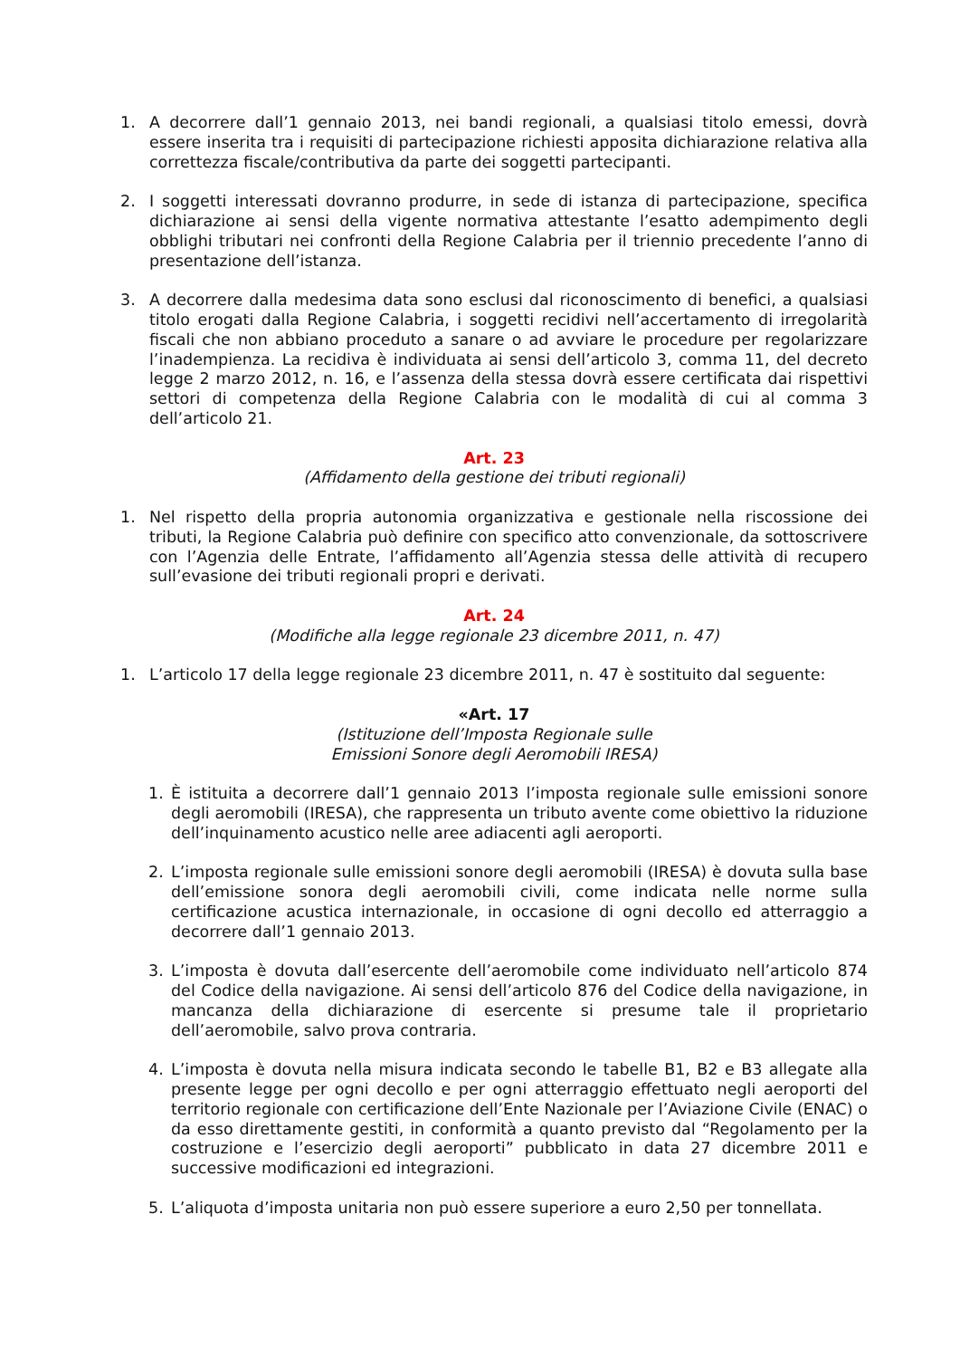1. A decorrere dall’1 gennaio 2013, nei bandi regionali, a qualsiasi titolo emessi, dovrà essere inserita tra i requisiti di partecipazione richiesti apposita dichiarazione relativa alla correttezza fiscale/contributiva da parte dei soggetti partecipanti.
2. I soggetti interessati dovranno produrre, in sede di istanza di partecipazione, specifica dichiarazione ai sensi della vigente normativa attestante l’esatto adempimento degli obblighi tributari nei confronti della Regione Calabria per il triennio precedente l’anno di presentazione dell’istanza.
3. A decorrere dalla medesima data sono esclusi dal riconoscimento di benefici, a qualsiasi titolo erogati dalla Regione Calabria, i soggetti recidivi nell’accertamento di irregolarità fiscali che non abbiano proceduto a sanare o ad avviare le procedure per regolarizzare l’inadempienza. La recidiva è individuata ai sensi dell’articolo 3, comma 11, del decreto legge 2 marzo 2012, n. 16, e l’assenza della stessa dovrà essere certificata dai rispettivi settori di competenza della Regione Calabria con le modalità di cui al comma 3 dell’articolo 21.
Art. 23
(Affidamento della gestione dei tributi regionali)
1. Nel rispetto della propria autonomia organizzativa e gestionale nella riscossione dei tributi, la Regione Calabria può definire con specifico atto convenzionale, da sottoscrivere con l’Agenzia delle Entrate, l’affidamento all’Agenzia stessa delle attività di recupero sull’evasione dei tributi regionali propri e derivati.
Art. 24
(Modifiche alla legge regionale 23 dicembre 2011, n. 47)
1. L’articolo 17 della legge regionale 23 dicembre 2011, n. 47 è sostituito dal seguente:
«Art. 17
(Istituzione dell’Imposta Regionale sulle
Emissioni Sonore degli Aeromobili IRESA)
1. È istituita a decorrere dall’1 gennaio 2013 l’imposta regionale sulle emissioni sonore degli aeromobili (IRESA), che rappresenta un tributo avente come obiettivo la riduzione dell’inquinamento acustico nelle aree adiacenti agli aeroporti.
2. L’imposta regionale sulle emissioni sonore degli aeromobili (IRESA) è dovuta sulla base dell’emissione sonora degli aeromobili civili, come indicata nelle norme sulla certificazione acustica internazionale, in occasione di ogni decollo ed atterraggio a decorrere dall’1 gennaio 2013.
3. L’imposta è dovuta dall’esercente dell’aeromobile come individuato nell’articolo 874 del Codice della navigazione. Ai sensi dell’articolo 876 del Codice della navigazione, in mancanza della dichiarazione di esercente si presume tale il proprietario dell’aeromobile, salvo prova contraria.
4. L’imposta è dovuta nella misura indicata secondo le tabelle B1, B2 e B3 allegate alla presente legge per ogni decollo e per ogni atterraggio effettuato negli aeroporti del territorio regionale con certificazione dell’Ente Nazionale per l’Aviazione Civile (ENAC) o da esso direttamente gestiti, in conformità a quanto previsto dal “Regolamento per la costruzione e l’esercizio degli aeroporti” pubblicato in data 27 dicembre 2011 e successive modificazioni ed integrazioni.
5. L’aliquota d’imposta unitaria non può essere superiore a euro 2,50 per tonnellata.